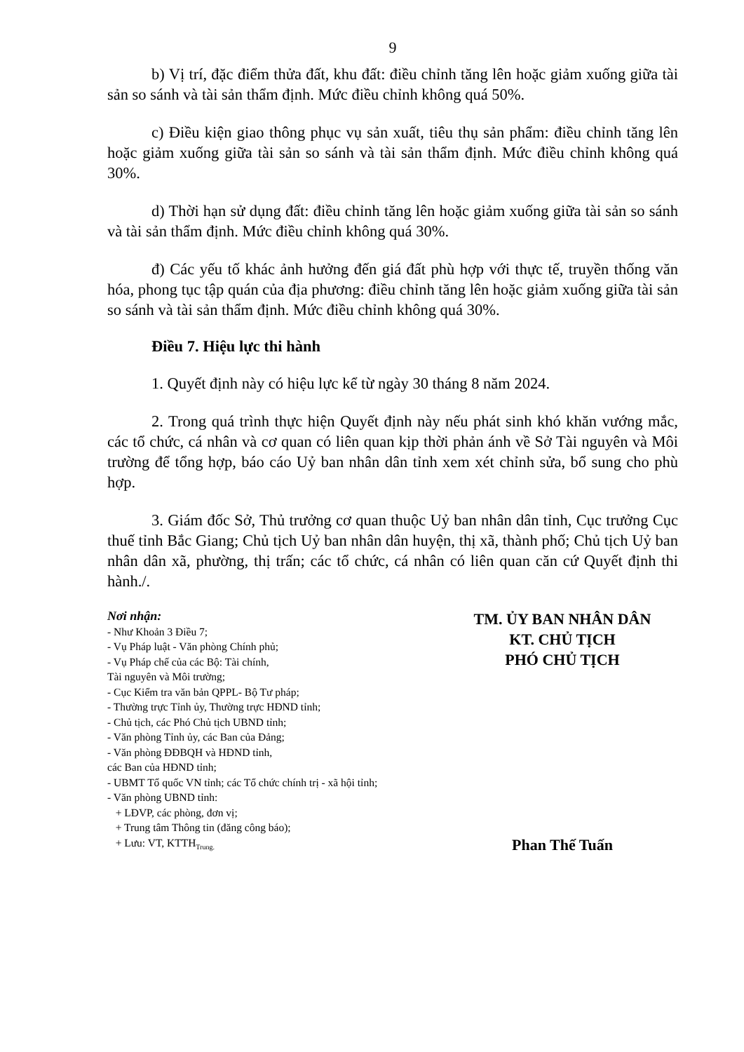9
b) Vị trí, đặc điểm thửa đất, khu đất: điều chỉnh tăng lên hoặc giảm xuống giữa tài sản so sánh và tài sản thẩm định. Mức điều chỉnh không quá 50%.
c) Điều kiện giao thông phục vụ sản xuất, tiêu thụ sản phẩm: điều chỉnh tăng lên hoặc giảm xuống giữa tài sản so sánh và tài sản thẩm định. Mức điều chỉnh không quá 30%.
d) Thời hạn sử dụng đất: điều chỉnh tăng lên hoặc giảm xuống giữa tài sản so sánh và tài sản thẩm định. Mức điều chỉnh không quá 30%.
đ) Các yếu tố khác ảnh hưởng đến giá đất phù hợp với thực tế, truyền thống văn hóa, phong tục tập quán của địa phương: điều chỉnh tăng lên hoặc giảm xuống giữa tài sản so sánh và tài sản thẩm định. Mức điều chỉnh không quá 30%.
Điều 7. Hiệu lực thi hành
1. Quyết định này có hiệu lực kể từ ngày 30 tháng 8 năm 2024.
2. Trong quá trình thực hiện Quyết định này nếu phát sinh khó khăn vướng mắc, các tổ chức, cá nhân và cơ quan có liên quan kịp thời phản ánh về Sở Tài nguyên và Môi trường để tổng hợp, báo cáo Uỷ ban nhân dân tỉnh xem xét chỉnh sửa, bổ sung cho phù hợp.
3. Giám đốc Sở, Thủ trưởng cơ quan thuộc Uỷ ban nhân dân tỉnh, Cục trưởng Cục thuế tỉnh Bắc Giang; Chủ tịch Uỷ ban nhân dân huyện, thị xã, thành phố; Chủ tịch Uỷ ban nhân dân xã, phường, thị trấn; các tổ chức, cá nhân có liên quan căn cứ Quyết định thi hành./.
Nơi nhận:
- Như Khoản 3 Điều 7;
- Vụ Pháp luật - Văn phòng Chính phủ;
- Vụ Pháp chế của các Bộ: Tài chính,
Tài nguyên và Môi trường;
- Cục Kiểm tra văn bản QPPL- Bộ Tư pháp;
- Thường trực Tỉnh ủy, Thường trực HĐND tỉnh;
- Chủ tịch, các Phó Chủ tịch UBND tỉnh;
- Văn phòng Tỉnh ủy, các Ban của Đảng;
- Văn phòng ĐĐBQH và HĐND tỉnh,
các Ban của HĐND tỉnh;
- UBMT Tổ quốc VN tỉnh; các Tổ chức chính trị - xã hội tỉnh;
- Văn phòng UBND tỉnh:
+ LĐVP, các phòng, đơn vị;
+ Trung tâm Thông tin (đăng công báo);
+ Lưu: VT, KTTH<sub>Trung.</sub>
TM. ỦY BAN NHÂN DÂN
KT. CHỦ TỊCH
PHÓ CHỦ TỊCH
Phan Thế Tuấn